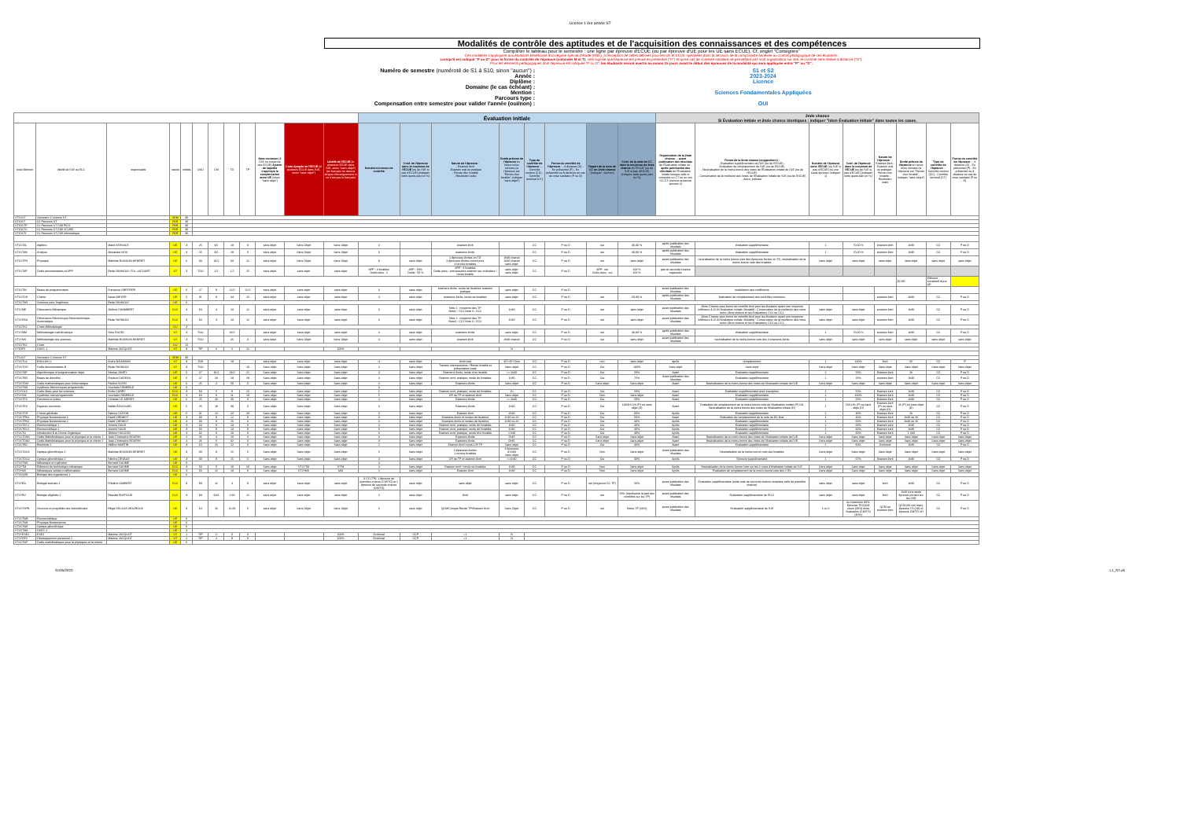Licence 1 ère année ST
Modalités de contrôle des aptitudes et de l'acquisition des connaissances et des compétences
Compléter le tableau pour le semestre : une ligne par épreuve d'ECUE (ou par épreuve d'UE pour les UE sans ECUE). Cf. onglet "Consignes"
Ces modalités s'appliquent aux étudiants bénéficiant d'un régime spécial d'étude (RSE), à l'exception de celles définies pour les UE et ECUE spécifiées dans la décision de la composante annexée au contrat pédagogique de ces étudiants.
Lorsqu'il est indiqué "P ou D" pour la forme du contrôle de l'épreuve (colonnes M et T), cela signifie que l'épreuve est prévue en présentiel ("P") et qu'en cas de contexte sanitaire ne permettant pas sont organisation sur site, le contrôle sera réalisé à distance ("D").
Pour les éléments pédagogiques dont l'épreuve est indiquée "P ou D", les étudiants seront avertis au moins 15 jours avant le début des épreuves de la modalité qui sera appliquée entre "P" ou "D".
Numéro de semestre (numéroté de S1 à S10, sinon "aucun") :
S1 et S2
Année :
2023-2024
Diplôme :
Licence
Domaine (le cas échéant) :
Mention :
Sciences Fondamentales Appliquées
Parcours type :
Compensation entre semestre pour valider l'année (oui/non) :
OUI
| | | | | | | | | | | | | Évaluation initiale | | | | | | | | 2nde chance Si Évaluation initiale et 2nde chance identiques : indiquer "idem Évaluation initiale" dans toutes les cases. | | | | | | | |
| --- | --- | --- | --- | --- | --- | --- | --- | --- | --- | --- | --- | --- | --- | --- | --- | --- | --- | --- | --- | --- | --- | --- | --- | --- | --- | --- | --- |
| code élément | libellé de l'UE ou ELC | responsable | nature | crédits | CNU | CM | TD | TP | Note minimum (à l'UE ou moyenne des ECUE) à partir de laquelle s'applique la compensation entre UE (sinon "sans objet") | Code Apogée de l'ECUE (si plusieurs ECUE dans l'UE, sinon "sans objet") | Libellé de l'ECUE (si plusieurs ECUE dans l'UE, sinon "sans objet") (en français ou dans la langue d'enseignement si ce n'est pas le français) | Nombre minimum de contrôle | Coef. de l'épreuve dans la moyenne de l'ECUE (ou de l'UE si pas d'ECUE) (indiquer cette quote-part en %) | Nature de l'épreuve : - Examen écrit - Examen oral ou pratique - Rendu d'un livrable - Restitution orale | Durée précise de l'épreuve en heure et/ou minutes (si l'épreuve est "Rendu d'un livrable", indiquer "sans objet") | Type de contrôle de l'épreuve : - Contrôle continu (CC) - Contrôle terminal (CT) | Forme du contrôle de l'épreuve : - A distance (D) - En présentiel (P) - En présentiel ou à distance en cas de crise sanitaire (P ou D) | Report de la note de CC en 2nde chance (indiquer : oui/non) | Coef. de la note de CC dans la moyenne de 2nde chance de l'ECUE (ou de l'UE si pas d'ECUE) (indiquer cette quote-part en %) | Organisation de la 2nde chance : - avant publication des résultats de l'Évaluation initiale ou - après publication des résultats de l'Évaluation initiale lorsque celle-ci comporte un CT ou un mix CC-CT (comme ancienne session 2) | Forme de la 2nde chance (suggestions) : - Evaluation supplémentaire de l'UE (ou de l'ECUE) - Evaluation de remplacement de l'UE (ou de l'ECUE) - Neutralisation de la moins bonne des notes de l'Évaluation initiale de l'UE (ou de l'ECUE) - Conservation de la meilleure des notes de l'Évaluation initiale de l'UE (ou de l'ECUE) - Autre, préciser | Numéro de l'épreuve dans l'ECUE (ou l'UE si pas d'ECUE) (si une seule épreuve, indiquer 1) | Coef. de l'épreuve dans la moyenne de l'ECUE (ou de l'UE si pas d'ECUE) (indiquer cette quote-part en %) | Nature de l'épreuve : - Examen écrit - Examen oral ou pratique - Rendu d'un livrable - Restitution orale | Durée précise de l'épreuve en heure et/ou minutes (si l'épreuve est "Rendu d'un livrable", indiquer "sans objet") | Type de contrôle de l'épreuve : - Contrôle continu (CC) - Contrôle terminal (CT) | Forme du contrôle de l'épreuve : - A distance (D) - En présentiel (P) - En présentiel ou à distance en cas de crise sanitaire (P ou D) |
| VTS1ST | Semestre 1 Licence ST | | SEM | 30 | | | | | | | | | | | | | | | | | | | | | | | |
| VT10ST | S1 Parcours ST | | PAR | 30 | | | | | | | | | | | | | | | | | | | | | | | |
| VT10STP | S1 Parcours ST CMI PICS | | PAR | 30 | | | | | | | | | | | | | | | | | | | | | | | |
| VT10STC | S1 Parcours ST CMI SCUBE | | PAR | 30 | | | | | | | | | | | | | | | | | | | | | | | |
| VT10STI | S1 Parcours ST CMI Informatique | | PAR | 30 | | | | | | | | | | | | | | | | | | | | | | | |
| VT1STAL | Algèbre | Marie KERSALÉ | UE | 3 | 25 | 9,5 | 19 | 0 | sans objet | Sans Objet | Sans Objet | 3 | | examen écrit | | CC | P ou D | oui | 30,00 % | après publication des résultats | évaluation supplémentaire | 1 | 70,00 % | examen écrit | 1h30 | CC | P ou D |
| VT1STAN | Analyse | Alexandre NOU | UE | 3 | 25 | 9,5 | 19 | 0 | sans objet | Sans Objet | Sans Objet | 3 | | examens écrits | | CC | P ou D | oui | 30,00 % | après publication des résultats | évaluation supplémentaire | 1 | 70,00 % | examen écrit | 1h30 | CC | P ou D |
| VT1STPH | Physique | Mathilde BUGNON-HENRIET | UE | 6 | 30 | 13,5 | 33 | 12 | sans objet | Sans Objet | Sans Objet | 8 | sans objet | 2 épreuves écrites en TD 2 épreuves écrites communes 4 rendus livrables | 1h30 chacun 1h30 chacun sans objet | CC | P ou D | oui | sans objet | avant publication des résultats | neutralisation de la moins bonne note des épreuves écrites en TD, neutralisation de la moins bonne note des livrables | sans objet | sans objet | sans objet | sans objet | sans objet | sans objet |
| VT1STAP | Outils documentaires et APP | Reda YAHIAOUI / P.A. LACOURT | UT | 3 | TOU | 1,5 | 1,5 | 15 | sans objet | sans objet | sans objet | APP : 3 livrables Outils docs : 2 | APP : 50% Outils : 50 % | APP : 3 livrables Outils docs : intersessions examen sur ordinateur / rendu livrable | sans objet sans objet | CC | P ou D | APP : oui Outils docs : oui | 100 % 100 % | pas de seconde chance organisée | | | | | | | |
| | | | | | | | | | | | | | | | | | | | | | | | | | ECUE | Elément constitutif d'une UE | |
| VT1STIN | Bases de programmation | Françoise GREFFIER | UE | 6 | 27 | 9 | 22,5 | 22,5 | sans objet | sans objet | sans objet | 3 | sans objet | examens écrits, rendu de livrables, examen pratique | sans objet | CC | P ou D | | | avant publication des résultats | modulation des coefficients | | | | | | |
| VT1STCH | Chimie | Sarah MEYER | UE | 6 | 31 | 8 | 34 | 15 | sans objet | sans objet | sans objet | 4 | sans objet | examens écrits, rendu de livrables | sans objet | CC | P ou D | oui | 50,00 % | après publication des résultats | évaluation de remplacement des contrôles communs | | | examen écrit | 2h00 | CC | P ou D |
| VT1STW1 | Sciences pour l'ingénieur | Reda YAHIAOUI | UE | 6 | | | | | | | | | | | | | | | | | | | | | | | |
| VT1YME | Découverte Mécanique | Jérôme CHAMBERT | ELC | 3 | 60 | 4 | 13 | 12 | sans objet | sans objet | sans objet | 3 | sans objet | Note 1 : moyenne des TP Note2 : CC1 Note 3 : CC2 | 1h30 | CC | P ou D | oui | sans objet | avant publication des résultats | 2ème Chance sous forme de contrôle écrit pour les étudiants ayant une moyenne inférieure à 10 à l'évaluation initiale. Modalité : Conservation de la meilleure des notes entre 2ème chance et les Évaluations CC2 ou CC1 | sans objet | sans objet | examen écrit | 1h30 | CC | P ou D |
| VT1YEEA | Découverte Electronique Electrotechnique Automatique | Reda YAHIAOUI | ELC | 3 | 63 | 4 | 13 | 12 | sans objet | sans objet | sans objet | 3 | sans objet | Note 1 : moyenne des TP Note2 : CC1 Note 3 : CC2 | 1h30 | CC | P ou D | oui | sans objet | avant publication des résultats | 2ème Chance sous forme de contrôle écrit pour les étudiants ayant une moyenne inférieure à 10 à l'évaluation initiale. Modalité : Conservation de la meilleure des notes entre 2ème chance et les Évaluations CC2 ou CC1 | sans objet | sans objet | examen écrit | 1h30 | CC | P ou D |
| VT1STK1 | Choix Méthodologie | | GU | 3 | | | | | | | | | | | | | | | | | | | | | | | |
| VT1YMM | Méthodologie mathématique | Yves DUCEL | UT | 3 | TOU | | 28,5 | | sans objet | sans objet | sans objet | 4 | sans objet | examens écrits | sans objet | CC | P ou D | oui | 30,00 % | après publication des résultats | évaluation supplémentaire | 1 | 70,00 % | examen écrit | 1h30 | CC | P ou D |
| VT1YMS | Méthodologie des sciences | Mathilde BUGNON-HENRIET | UT | 3 | TOU | | 25 | 3 | sans objet | Sans Objet | Sans Objet | 3 | sans objet | examen écrit | 1h30 chacun | CC | P ou D | oui | sans objet | avant publication des résultats | neutralisation de la moins bonne note des 3 examens écrits | sans objet | sans objet | sans objet | sans objet | sans objet | sans objet |
| VT1STK2 | Choix | | GU | 12 | | | | | | | | | | | | | | | | | | | | | | | |
| VT1DP1 | OSEC 1 | Maxime JACQUOT | UT | 3 | TIP | 6 | 2 | 12 | | | 100% | | | | N | | | | | | | | | | | | |
| VTS2ST | Semestre 2 Licence ST | | SEM | 30 | | | | | | | | | | | | | | | | | | | | | | | |
| VT2STLA | ENGLISH 1 | Andre BAUMANN | UT | 3 | TAN | | 18 | | sans objet | sans objet | sans objet | >1 | sans objet | écrit+oral | 45'+45'+5mn | CC | P ou D | non | sans objet | après | remplacement | 1 | 100% | écrit | 45' | CC | P |
| VT2STOD | Outils documentaires B | Reda YAHIAOUI | UT | 3 | TOU | | | 18 | Sans objet | Sans objet | Sans objet | 2 | Sans objet | Travaux interssessions / Rendu livrable et présentation orale | Sans objet | CC | P ou D | Oui | 100% | Sans objet | Sans objet | Sans objet | Sans objet | Sans objet | Sans objet | Sans objet | Sans objet |
| VT2STAP | Algorithmique et programmation objet | Nicolas JANEY | UE | 6 | 27 | 16,5 | 19,5 | 21 | Sans objet | Sans objet | Sans objet | 4 | Sans objet | Examens écrits, rendu d'un livrable | <= 1h30 | CC | P ou D | Oui | 50% | Avant | Evaluation supplémentaire | 1 | 50% | Examen écrit | 2h | CC | P ou D |
| VT2STBD | Bases de données | Frederic DADEAU | UE | 6 | 27 | 18 | 18 | 18 | Sans objet | Sans objet | Sans objet | 4 | Sans objet | Examen ecrit, pratique, rendu de livrables | 1h30 | CC | P ou D | Oui | 75% | Avant publication des résultats | Evaluation supplémentaire | 1 | 25% | examen écrit | 1h30 | CC | P ou D |
| VT2STOM | Outils mathematiques pour l'informatique | Pauline KLEIN | UE | 6 | 25 | 4 | 50 | 0 | Sans objet | Sans objet | Sans objet | 4 | Sans objet | Examens écrits | Sans objet | CC | P ou D | Sans objet | Sans objet | Avant | Neutralisation de la moins bonne des notes de l'évaluation initiale de l'UE | Sans objet | Sans objet | Sans objet | Sans objet | Sans objet | Sans objet |
| VT2STW1 | Systèmes électroniques programmés | Sounkalo DEMBELE | UE | 6 | | | | | | | | 3 | | | | | | | | | | | | | | | |
| VT2YOLS | Outils libres pour les sciences | Emile CARRY | ELC | 3 | 63 | 5 | 9 | 15 | Sans objet | Sans objet | Sans objet | 2 | Sans objet | Examen ecrit, pratique, rendu de livrables | 2h | CC | P ou D | Oui | 50% | Avant | Evaluation supplémentaire avec inscription | 1 | 50% | Examen ecrit | 1h30 | CC | P ou D |
| VT2YSM | Systèmes microprogrammés | Sounkalo DEMBELE | ELC | 3 | 63 | 0 | 11 | 18 | Sans objet | Sans objet | Sans objet | 5 | sans objet | CR de TP et examen écrit | Sans objet | CC | P ou D | Non | Sans objet | Avant | Evaluation supplémentaire | 1 | 100% | Examen écrit | 1h30 | CC | P ou D |
| VT2STFS | Fonctions et suites | Christian LE MERDY | UE | 6 | 25 | 20 | 40 | 0 | Sans objet | Sans objet | Sans objet | 4 | Sans objet | Examens écrits | <= 1h30 | CC | P ou D | Oui | 50% | Avant | Evaluation supplémentaire | 1 | 50% | Examen écrit | 1h30 | CC | P ou D |
| VT2STEV | Espaces vectoriels | Nabile BOUSSAÏD | UE | 6 | 25 | 18 | 39 | 0 | Sans objet | Sans objet | Sans objet | 3 | Sans objet | Examens écrits | 1h30 | CC | P ou D | Oui | 100/(H-1)% (P) ou sans objet (D) | Avant | Evaluation de remplacement de la moins bonne note de l'évaluation initiale (P) OU Neutralisation de la moins bonne des notes de l'évaluation initiale (D) | 1 | 100-O% (P) ou sans objet (D) | Examen écrit (P) ou sans objet (D) | 2h (P) ou sans objet (D) | CC | P ou D |
| VT2STCH | Chimie générale | Fabrice GUYON | UE | 6 | 31 | 14 | 22 | 20 | Sans objet | Sans objet | Sans objet | 3 | Sans objet | Examen écrit | 2h30 | CC | P ou D | Oui | 60% | Après | Evaluation supplémentaire | 1 | 40% | Examen écrit | 2h | CC | P ou D |
| VT2STPN1 | Physique Newtonienne 1 | David VIENNOT | UE | 3 | 30 | 8 | 12 | 9 | Sans objet | Sans objet | Sans objet | 3 | Sans objet | Examens écrits et rendus de livrables | 1h30 ou 2h | CC | P ou D | Oui | 60% | Avant | Évaluation de remplacement de la note du DS final | 1 | 40% | Examen écrit | 1h30 ou 2h | CC | P ou D |
| VT2STPN2 | Physique Newtonienne 2 | David VIENNOT | UE | 3 | 30 | 8 | 15 | 6 | Sans objet | Sans objet | Sans objet | 3 | Sans objet | Examens écrits et rendus de livrables | 1h30 ou 2h | CC | P ou D | Oui | 40% | Après | Évaluation supplémentaire | 1 | 60% | Examen écrit | 1h30 ou 2h | CC | P ou D |
| VT2STEC1 | Electrocinétique 1 | Jerome SALVI | UE | 3 | 63 | 8 | 13 | 9 | Sans objet | Sans objet | Sans objet | 3 | Sans objet | Examen ecrit, pratique, rendu de livrables | 1h30 | CC | P ou D | Oui | 40% | Après | Evaluation supplémentaire | 1 | 60% | Examen ecrit | 1h30 | CC | P ou D |
| VT2STEC2 | Electrocinétique 2 | Jerome SALVI | UE | 3 | 63 | 8 | 13 | 9 | Sans objet | Sans objet | Sans objet | 3 | Sans objet | Examen ecrit, pratique, rendu de livrables | 1h30 | CC | P ou D | Oui | 40% | Après | Evaluation supplémentaire | 1 | 60% | Examen ecrit | 1h30 | CC | P ou D |
| VT2STO | Introduction à la Chimie Organique | Jérôme HUSSON | UE | 3 | 32 | 0 | 20 | 8 | Sans objet | Sans objet | Sans objet | 3 | Sans objet | Examen ecrit, pratique, rendu d'un livrable | 1 h30 | CC | P ou D | Oui | 40% | Après | Evaluation supplémentaire | 1 | 60% | Examen écrit | 1 h30 | CC | P ou D |
| VT2STOM1 | Outils Mathématiques pour la physique et la chimie 1 | Jean-Christophe BOURIN | UE | 2 | 26 | 4 | 20 | 0 | Sans objet | Sans objet | Sans objet | 3 | Sans objet | Examens écrits | 0h45 | CC | P ou D | Sans objet | Sans objet | Avant | Neutralisation de la moins bonne des notes de l'évaluation initiale de l'UE | Sans objet | Sans objet | Sans objet | Sans objet | Sans objet | Sans objet |
| VT2STOM2 | Outils Mathématiques pour la physique et la chimie 2 | Jean-Christophe BOURIN | UE | 4 | 26 | 0 | 32 | 0 | Sans objet | Sans objet | Sans objet | 3 | Sans objet | Examens écrits | 0h45 | CC | P ou D | Sans objet | Sans objet | Avant | Neutralisation de la moins bonne des notes de l'évaluation initiale de l'UE | Sans objet | Sans objet | Sans objet | Sans objet | Sans objet | Sans objet |
| VT2STBC | Biochimie 1 | Hélène MARTIN | UE | 3 | 64 | 10 | 12 | 6 | Sans objet | Sans objet | Sans objet | 2 | Sans objet | Examen écrit/ rendu CR TP | Sans objet | CC | P ou D | Oui | 40% | Avant | Evaluation supplémentaire | 1 | 60% | Ecrit/oral | 1h30 | CC | P ou D |
| VT2STOG1 | Optique géométrique 1 | Mathilde BUGNON-HENRIET | UE | 3 | 30 | 8 | 15 | 6 | Sans objet | Sans objet | Sans objet | 5 | Sans objet | 3 épreuves écrites 2 rendus livrables | 3 épreuves d'1h30 Sans objet | CC | P ou D | Non | Sans objet | Avant publication des résultats | Neutralisation de la moins bonne note des livrables | Sans objet | Sans objet | Sans objet | Sans objet | Sans objet | Sans objet |
| VT2STOG2 | Optique géométrique 2 | Fabrice DEVAUX | UE | 3 | 30 | 8 | 15 | 6 | Sans objet | Sans objet | Sans objet | 4 | Sans objet | CR de TP et examen écrit | <=1h30 | CC | P ou D | Oui | 33% | Après | Epreuve supplémentaire | 1 | 67% | Examen écrit | 1h30 | CC | P ou D |
| VT2STW2 | Mécanique et ingénierie | Bernard GAUME | UE | 6 | | | | | | | | 4 | | | | | | | | | | | | | | | |
| VT2YTM | Eléments de technologie mécanique | Bernard GAUME | ELC | 3 | 60 | 0 | 10 | 20 | Sans objet | VT2YTM | ETM | 4 | Sans objet | Examen ecrit +rendu de livrables | 1h30 | CC | P ou D | Non | Sans objet | Après | Neutralisation de la moins bonne note sur les 4 notes d'évaluation initiale de l'UC | Sans objet | Sans objet | Sans objet | Sans objet | Sans objet | Sans objet |
| VT2YMS | Mécaniques solides indéformables | Bernard GAUME | ELC | 3 | 60 | 12 | 18 | 0 | Sans objet | VT2YMS | MSI | 2 | Sans objet | Examen écrit | 1h30 | CC | P ou D | Non | Sans objet | Après | Évaluation de remplacement de la moins bonne note des 2 DS | Sans objet | Sans objet | Sans objet | Sans objet | Sans objet | Sans objet |
| VT2SVW1 | Biologie des organismes 1 | | UE | 6 | | | | | | | | | | | | | | | | | | | | | | | |
| VT2YBA | Biologie animale 1 | Frédéric GIMBERT | ELC | 3 | 68 | 12 | 4 | 9 | sans objet | sans objet | sans objet | 3 CC (TP), 1 épreuve de première chance (CM/TD) et 1 épreuve de seconde chance (CM/TD) | sans objet | sans objet | sans objet | CC | P ou D | oui (moyenne CC TP) | 50% | avant publication des résultats | Evaluation supplémentaire (cette note de seconde chance remplace celle de première chance) | sans objet | sans objet | écrit | 1h30 | CC | P ou D |
| VT2YBV | Biologie végétale 1 | Pascale RUFFALDI | ELC | 3 | 68 | 9,34 | 2,66 | 12 | sans objet | sans objet | sans objet | 2 | sans objet | écrit | sans objet | CC | P ou D | oui | 50% (représente la part des contrôles sur les TP) | avant publication des résultats | Evaluation supplémentaire de l'ELC | sans objet | sans objet | écrit | 1h30 (une seule épreuve portant sur les CM) | CC | P ou D |
| VT2STSPB | Structure et propriétés des biomolécules | Régis DELAGE-MOUROUX | UE | 3 | 64 | 16 | 14,66 | 6 | sans objet | Sans Objet | Sans Objet | 3 | sans objet | QCM/Compte Rendu TP/Examen écrit | Sans Objet | CC | P ou D | oui | Notes TP (20%) | avant publication des résultats | Evaluation supplémentaire de l'UE | 1 ou 2 | Au maximum 80%: Epreuve TD/QCM cours (40%) et/ou évaluation (CM/TD) (40%) | QCM ou examen écrit | QCM (30 min max), épreuve TD (2H) et épreuve CM/TD 2H | CC | P ou D |
| VT2STW3 | Electrocinétique | | UE | 6 | | | | | | | | | | | | | | | | | | | | | | | |
| VT2STW4 | Physique Newtonienne | | UE | 6 | | | | | | | | | | | | | | | | | | | | | | | |
| VT2STW5 | Optique géométrique | | UE | 6 | | | | | | | | | | | | | | | | | | | | | | | |
| VT2STW6 | OSEC 2 | | UE | 3 | | | | | | | | | | | | | | | | | | | | | | | |
| VT2YESE2 | ESE2 | Maxime JACQUOT | UT | 1 | TIP | 2 | 3 | 3 | | | 100% | Ecrit/oral | CCP | >1 | N | | | | | | | | | | | | |
| VT2YDP2 | Développement personnel 2 | Maxime JACQUOT | UT | 2 | TIP | 4 | 9 | 9 | | | 100% | Ecrit/oral | CCP | >1 | N | | | | | | | | | | | | |
| VT2STW7 | Outils mathématiques pour la physiques et la chimie | | UE | 6 | | | | | | | | | | | | | | | | | | | | | | | |
31/05/2023 L1_ST.xls